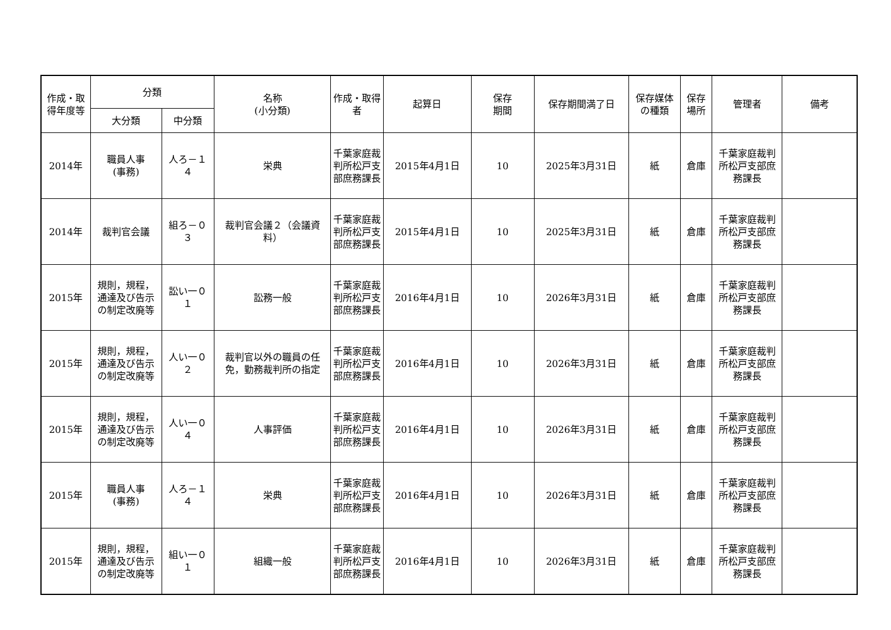| 作成・取得年度等 | 分類 | | 名称 (小分類) | 作成・取得者 | 起算日 | 保存 期間 | 保存期間満了日 | 保存媒体の種類 | 保存場所 | 管理者 | 備考 |
| --- | --- | --- | --- | --- | --- | --- | --- | --- | --- | --- | --- |
| | 大分類 | 中分類 | | | | | | | | | |
| 2014年 | 職員人事 (事務) | 人ろ－１４ | 栄典 | 千葉家庭裁判所松戸支部庶務課長 | 2015年4月1日 | 10 | 2025年3月31日 | 紙 | 倉庫 | 千葉家庭裁判所松戸支部庶務課長 | |
| 2014年 | 裁判官会議 | 組ろ－０３ | 裁判官会議２（会議資料） | 千葉家庭裁判所松戸支部庶務課長 | 2015年4月1日 | 10 | 2025年3月31日 | 紙 | 倉庫 | 千葉家庭裁判所松戸支部庶務課長 | |
| 2015年 | 規則，規程，通達及び告示の制定改廃等 | 訟い一０１ | 訟務一般 | 千葉家庭裁判所松戸支部庶務課長 | 2016年4月1日 | 10 | 2026年3月31日 | 紙 | 倉庫 | 千葉家庭裁判所松戸支部庶務課長 | |
| 2015年 | 規則，規程，通達及び告示の制定改廃等 | 人い一０２ | 裁判官以外の職員の任免，勤務裁判所の指定 | 千葉家庭裁判所松戸支部庶務課長 | 2016年4月1日 | 10 | 2026年3月31日 | 紙 | 倉庫 | 千葉家庭裁判所松戸支部庶務課長 | |
| 2015年 | 規則，規程，通達及び告示の制定改廃等 | 人い一０４ | 人事評価 | 千葉家庭裁判所松戸支部庶務課長 | 2016年4月1日 | 10 | 2026年3月31日 | 紙 | 倉庫 | 千葉家庭裁判所松戸支部庶務課長 | |
| 2015年 | 職員人事 (事務) | 人ろ－１４ | 栄典 | 千葉家庭裁判所松戸支部庶務課長 | 2016年4月1日 | 10 | 2026年3月31日 | 紙 | 倉庫 | 千葉家庭裁判所松戸支部庶務課長 | |
| 2015年 | 規則，規程，通達及び告示の制定改廃等 | 組い一０１ | 組織一般 | 千葉家庭裁判所松戸支部庶務課長 | 2016年4月1日 | 10 | 2026年3月31日 | 紙 | 倉庫 | 千葉家庭裁判所松戸支部庶務課長 | |